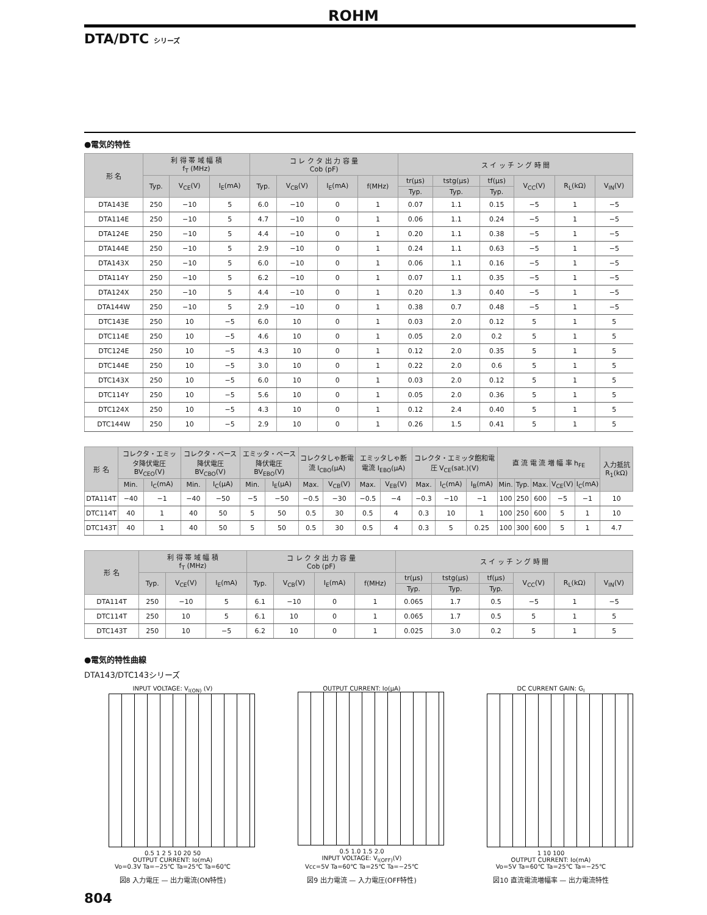ROHM
DTA/DTC シリーズ
●電気的特性
| 形 名 | 利 得 帯 域 幅 積 f<sub>T</sub> (MHz) | | | コ レ ク タ 出 力 容 量 Cob (pF) | | | | ス イ ッ チ ン グ 時 間 | | | | | |
| --- | --- | --- | --- | --- | --- | --- | --- | --- | --- | --- | --- | --- | --- |
| | Typ. | V<sub>CE</sub>(V) | I<sub>E</sub>(mA) | Typ. | V<sub>CB</sub>(V) | I<sub>E</sub>(mA) | f(MHz) | tr(μs) | tstg(μs) | tf(μs) | V<sub>CC</sub>(V) | R<sub>L</sub>(kΩ) | V<sub>IN</sub>(V) |
| | | | | | | | | Typ. | Typ. | Typ. | | | |
| DTA143E | 250 | −10 | 5 | 6.0 | −10 | 0 | 1 | 0.07 | 1.1 | 0.15 | −5 | 1 | −5 |
| DTA114E | 250 | −10 | 5 | 4.7 | −10 | 0 | 1 | 0.06 | 1.1 | 0.24 | −5 | 1 | −5 |
| DTA124E | 250 | −10 | 5 | 4.4 | −10 | 0 | 1 | 0.20 | 1.1 | 0.38 | −5 | 1 | −5 |
| DTA144E | 250 | −10 | 5 | 2.9 | −10 | 0 | 1 | 0.24 | 1.1 | 0.63 | −5 | 1 | −5 |
| DTA143X | 250 | −10 | 5 | 6.0 | −10 | 0 | 1 | 0.06 | 1.1 | 0.16 | −5 | 1 | −5 |
| DTA114Y | 250 | −10 | 5 | 6.2 | −10 | 0 | 1 | 0.07 | 1.1 | 0.35 | −5 | 1 | −5 |
| DTA124X | 250 | −10 | 5 | 4.4 | −10 | 0 | 1 | 0.20 | 1.3 | 0.40 | −5 | 1 | −5 |
| DTA144W | 250 | −10 | 5 | 2.9 | −10 | 0 | 1 | 0.38 | 0.7 | 0.48 | −5 | 1 | −5 |
| DTC143E | 250 | 10 | −5 | 6.0 | 10 | 0 | 1 | 0.03 | 2.0 | 0.12 | 5 | 1 | 5 |
| DTC114E | 250 | 10 | −5 | 4.6 | 10 | 0 | 1 | 0.05 | 2.0 | 0.2 | 5 | 1 | 5 |
| DTC124E | 250 | 10 | −5 | 4.3 | 10 | 0 | 1 | 0.12 | 2.0 | 0.35 | 5 | 1 | 5 |
| DTC144E | 250 | 10 | −5 | 3.0 | 10 | 0 | 1 | 0.22 | 2.0 | 0.6 | 5 | 1 | 5 |
| DTC143X | 250 | 10 | −5 | 6.0 | 10 | 0 | 1 | 0.03 | 2.0 | 0.12 | 5 | 1 | 5 |
| DTC114Y | 250 | 10 | −5 | 5.6 | 10 | 0 | 1 | 0.05 | 2.0 | 0.36 | 5 | 1 | 5 |
| DTC124X | 250 | 10 | −5 | 4.3 | 10 | 0 | 1 | 0.12 | 2.4 | 0.40 | 5 | 1 | 5 |
| DTC144W | 250 | 10 | −5 | 2.9 | 10 | 0 | 1 | 0.26 | 1.5 | 0.41 | 5 | 1 | 5 |
| 形 名 | コレクタ・エミッタ降伏電圧 BV<sub>CEO</sub>(V) | | コレクタ・ベース降伏電圧 BV<sub>CBO</sub>(V) | | エミッタ・ベース降伏電圧 BV<sub>EBO</sub>(V) | | コレクタしゃ断電流 I<sub>CBO</sub>(μA) | | エミッタしゃ断電流 I<sub>EBO</sub>(μA) | | コレクタ・エミッタ飽和電圧 V<sub>CE</sub>(sat.)(V) | | | 直 流 電 流 増 幅 率 h<sub>FE</sub> | | | | | 入力抵抗 R<sub>1</sub>(kΩ) |
| --- | --- | --- | --- | --- | --- | --- | --- | --- | --- | --- | --- | --- | --- | --- | --- | --- | --- | --- | --- |
| | Min. | I<sub>C</sub>(mA) | Min. | I<sub>C</sub>(μA) | Min. | I<sub>E</sub>(μA) | Max. | V<sub>CB</sub>(V) | Max. | V<sub>EB</sub>(V) | Max. | I<sub>C</sub>(mA) | I<sub>B</sub>(mA) | Min. | Typ. | Max. | V<sub>CE</sub>(V) | I<sub>C</sub>(mA) | |
| DTA114T | −40 | −1 | −40 | −50 | −5 | −50 | −0.5 | −30 | −0.5 | −4 | −0.3 | −10 | −1 | 100 | 250 | 600 | −5 | −1 | 10 |
| DTC114T | 40 | 1 | 40 | 50 | 5 | 50 | 0.5 | 30 | 0.5 | 4 | 0.3 | 10 | 1 | 100 | 250 | 600 | 5 | 1 | 10 |
| DTC143T | 40 | 1 | 40 | 50 | 5 | 50 | 0.5 | 30 | 0.5 | 4 | 0.3 | 5 | 0.25 | 100 | 300 | 600 | 5 | 1 | 4.7 |
| 形 名 | 利 得 帯 域 幅 積 f<sub>T</sub> (MHz) | | | コ レ ク タ 出 力 容 量 Cob (pF) | | | | ス イ ッ チ ン グ 時 間 | | | | | |
| --- | --- | --- | --- | --- | --- | --- | --- | --- | --- | --- | --- | --- | --- |
| | Typ. | V<sub>CE</sub>(V) | I<sub>E</sub>(mA) | Typ. | V<sub>CB</sub>(V) | I<sub>E</sub>(mA) | f(MHz) | tr(μs) | tstg(μs) | tf(μs) | V<sub>CC</sub>(V) | R<sub>L</sub>(kΩ) | V<sub>IN</sub>(V) |
| | | | | | | | | Typ. | Typ. | Typ. | | | |
| DTA114T | 250 | −10 | 5 | 6.1 | −10 | 0 | 1 | 0.065 | 1.7 | 0.5 | −5 | 1 | −5 |
| DTC114T | 250 | 10 | 5 | 6.1 | 10 | 0 | 1 | 0.065 | 1.7 | 0.5 | 5 | 1 | 5 |
| DTC143T | 250 | 10 | −5 | 6.2 | 10 | 0 | 1 | 0.025 | 3.0 | 0.2 | 5 | 1 | 5 |
●電気的特性曲線
DTA143/DTC143シリーズ
INPUT VOLTAGE: V<sub>I(ON)</sub> (V)
0.5 1 2 5 10 20 50
OUTPUT CURRENT: Io(mA)
Vo=0.3V Ta=−25℃ Ta=25℃ Ta=60℃
図8 入力電圧 — 出力電流(ON特性)
OUTPUT CURRENT: Io(μA)
0.5 1.0 1.5 2.0
INPUT VOLTAGE: V<sub>I(OFF)</sub>(V)
Vcc=5V Ta=60℃ Ta=25℃ Ta=−25℃
図9 出力電流 — 入力電圧(OFF特性)
DC CURRENT GAIN: G<sub>I</sub>
1 10 100
OUTPUT CURRENT: Io(mA)
Vo=5V Ta=60℃ Ta=25℃ Ta=−25℃
図10 直流電流増幅率 — 出力電流特性
804